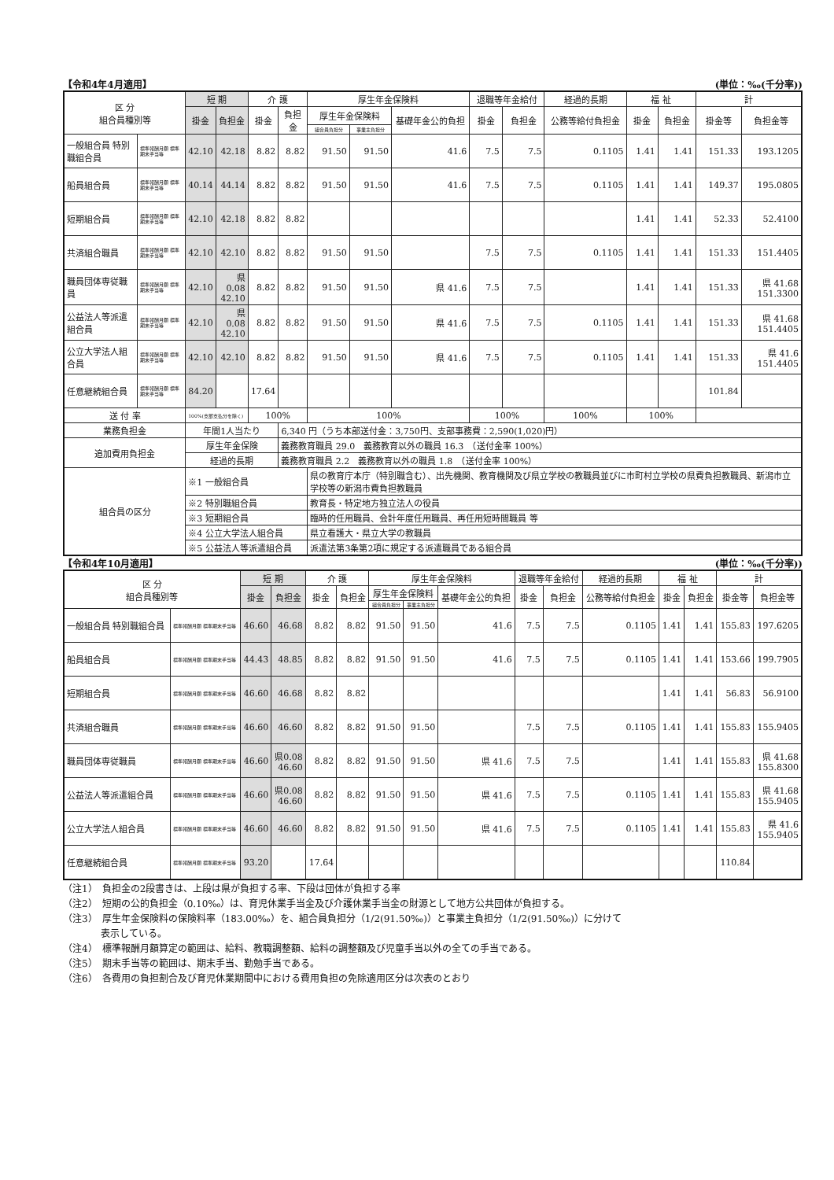【令和4年4月適用】 (単位：‰(千分率))
| 区 分 組合員種別等 | | 短 期 | | 介 護 | | 厚生年金保険料 | | | 退職等年金給付 | | 経過的長期 | 福 祉 | | 計 | |
| --- | --- | --- | --- | --- | --- | --- | --- | --- | --- | --- | --- | --- | --- | --- | --- |
| | | 掛金 | 負担金 | 掛金 | 負担金 | 厚生年金保険料 | | 基礎年金公的負担 | 掛金 | 負担金 | 公務等給付負担金 | 掛金 | 負担金 | 掛金等 | 負担金等 |
| | | | | | | 組合員負担分 | 事業主負担分 | | | | | | | | |
| 一般組合員 特別職組合員 | 標準報酬月額 標準期末手当等 | 42.10 | 42.18 | 8.82 | 8.82 | 91.50 | 91.50 | 41.6 | 7.5 | 7.5 | 0.1105 | 1.41 | 1.41 | 151.33 | 193.1205 |
| 船員組合員 | 標準報酬月額 標準期末手当等 | 40.14 | 44.14 | 8.82 | 8.82 | 91.50 | 91.50 | 41.6 | 7.5 | 7.5 | 0.1105 | 1.41 | 1.41 | 149.37 | 195.0805 |
| 短期組合員 | 標準報酬月額 標準期末手当等 | 42.10 | 42.18 | 8.82 | 8.82 | | | | | | | 1.41 | 1.41 | 52.33 | 52.4100 |
| 共済組合職員 | 標準報酬月額 標準期末手当等 | 42.10 | 42.10 | 8.82 | 8.82 | 91.50 | 91.50 | | 7.5 | 7.5 | 0.1105 | 1.41 | 1.41 | 151.33 | 151.4405 |
| 職員団体専従職員 | 標準報酬月額 標準期末手当等 | 42.10 | 県0.08 42.10 | 8.82 | 8.82 | 91.50 | 91.50 | 県 41.6 | 7.5 | 7.5 | | 1.41 | 1.41 | 151.33 | 県 41.68 151.3300 |
| 公益法人等派遣組合員 | 標準報酬月額 標準期末手当等 | 42.10 | 県0.08 42.10 | 8.82 | 8.82 | 91.50 | 91.50 | 県 41.6 | 7.5 | 7.5 | 0.1105 | 1.41 | 1.41 | 151.33 | 県 41.68 151.4405 |
| 公立大学法人組合員 | 標準報酬月額 標準期末手当等 | 42.10 | 42.10 | 8.82 | 8.82 | 91.50 | 91.50 | 県 41.6 | 7.5 | 7.5 | 0.1105 | 1.41 | 1.41 | 151.33 | 県 41.6 151.4405 |
| 任意継続組合員 | 標準報酬月額 標準期末手当等 | 84.20 | | 17.64 | | | | | | | | | | 101.84 | |
| 送 付 率 | | 100%(支部支払分を除く) | | 100% | | 100% | | | 100% | | 100% | 100% | | | |
| 業務負担金 | | 年間1人当たり | | | 6,340 円（うち本部送付金：3,750円、支部事務費：2,590(1,020)円） | | | | | | | | | | |
| 追加費用負担金 | | 厚生年金保険 | | | 義務教育職員 29.0 義務教育以外の職員 16.3 （送付金率 100%） | | | | | | | | | | |
| | | 経過的長期 | | | 義務教育職員 2.2 義務教育以外の職員 1.8 （送付金率 100%） | | | | | | | | | | |
| 組合員の区分 | | ※1 一般組合員 | | | | 県の教育庁本庁（特別職含む）、出先機関、教育機関及び県立学校の教職員並びに市町村立学校の県費負担教職員、新潟市立学校等の新潟市費負担教職員 | | | | | | | | | |
| | | ※2 特別職組合員 | | | | 教育長・特定地方独立法人の役員 | | | | | | | | | |
| | | ※3 短期組合員 | | | | 臨時的任用職員、会計年度任用職員、再任用短時間職員 等 | | | | | | | | | |
| | | ※4 公立大学法人組合員 | | | | 県立看護大・県立大学の教職員 | | | | | | | | | |
| | | ※5 公益法人等派遣組合員 | | | | 派遣法第3条第2項に規定する派遣職員である組合員 | | | | | | | | | |
【令和4年10月適用】 (単位：‰(千分率))
| 区 分 組合員種別等 | | 短 期 | | 介 護 | | 厚生年金保険料 | | | 退職等年金給付 | | 経過的長期 | 福 祉 | | 計 | |
| --- | --- | --- | --- | --- | --- | --- | --- | --- | --- | --- | --- | --- | --- | --- | --- |
| | | 掛金 | 負担金 | 掛金 | 負担金 | 厚生年金保険料 | | 基礎年金公的負担 | 掛金 | 負担金 | 公務等給付負担金 | 掛金 | 負担金 | 掛金等 | 負担金等 |
| | | | | | | 組合員負担分 | 事業主負担分 | | | | | | | | |
| 一般組合員 特別職組合員 | 標準報酬月額 標準期末手当等 | 46.60 | 46.68 | 8.82 | 8.82 | 91.50 | 91.50 | 41.6 | 7.5 | 7.5 | 0.1105 | 1.41 | 1.41 | 155.83 | 197.6205 |
| 船員組合員 | 標準報酬月額 標準期末手当等 | 44.43 | 48.85 | 8.82 | 8.82 | 91.50 | 91.50 | 41.6 | 7.5 | 7.5 | 0.1105 | 1.41 | 1.41 | 153.66 | 199.7905 |
| 短期組合員 | 標準報酬月額 標準期末手当等 | 46.60 | 46.68 | 8.82 | 8.82 | | | | | | | 1.41 | 1.41 | 56.83 | 56.9100 |
| 共済組合職員 | 標準報酬月額 標準期末手当等 | 46.60 | 46.60 | 8.82 | 8.82 | 91.50 | 91.50 | | 7.5 | 7.5 | 0.1105 | 1.41 | 1.41 | 155.83 | 155.9405 |
| 職員団体専従職員 | 標準報酬月額 標準期末手当等 | 46.60 | 県0.08 46.60 | 8.82 | 8.82 | 91.50 | 91.50 | 県 41.6 | 7.5 | 7.5 | | 1.41 | 1.41 | 155.83 | 県 41.68 155.8300 |
| 公益法人等派遣組合員 | 標準報酬月額 標準期末手当等 | 46.60 | 県0.08 46.60 | 8.82 | 8.82 | 91.50 | 91.50 | 県 41.6 | 7.5 | 7.5 | 0.1105 | 1.41 | 1.41 | 155.83 | 県 41.68 155.9405 |
| 公立大学法人組合員 | 標準報酬月額 標準期末手当等 | 46.60 | 46.60 | 8.82 | 8.82 | 91.50 | 91.50 | 県 41.6 | 7.5 | 7.5 | 0.1105 | 1.41 | 1.41 | 155.83 | 県 41.6 155.9405 |
| 任意継続組合員 | 標準報酬月額 標準期末手当等 | 93.20 | | 17.64 | | | | | | | | | | 110.84 | |
（注1）　負担金の2段書きは、上段は県が負担する率、下段は団体が負担する率
（注2）　短期の公的負担金（0.10‰）は、育児休業手当金及び介護休業手当金の財源として地方公共団体が負担する。
（注3）　厚生年金保険料の保険料率（183.00‰）を、組合員負担分（1/2(91.50‰)）と事業主負担分（1/2(91.50‰)）に分けて
　　　　表示している。
（注4）　標準報酬月額算定の範囲は、給料、教職調整額、給料の調整額及び児童手当以外の全ての手当である。
（注5）　期末手当等の範囲は、期末手当、勤勉手当である。
（注6）　各費用の負担割合及び育児休業期間中における費用負担の免除適用区分は次表のとおり